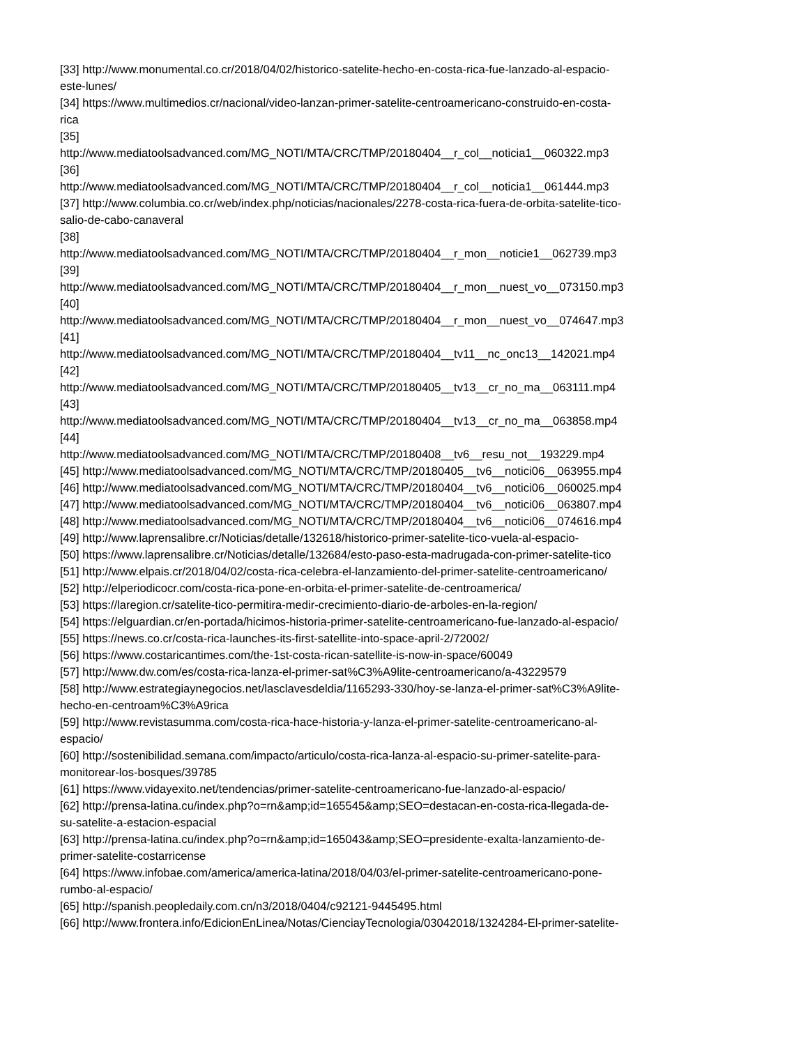[33] http://www.monumental.co.cr/2018/04/02/historico-satelite-hecho-en-costa-rica-fue-lanzado-al-espacio-
este-lunes/
[34] https://www.multimedios.cr/nacional/video-lanzan-primer-satelite-centroamericano-construido-en-costa-
rica
[35]
http://www.mediatoolsadvanced.com/MG_NOTI/MTA/CRC/TMP/20180404__r_col__noticia1__060322.mp3
[36]
http://www.mediatoolsadvanced.com/MG_NOTI/MTA/CRC/TMP/20180404__r_col__noticia1__061444.mp3
[37] http://www.columbia.co.cr/web/index.php/noticias/nacionales/2278-costa-rica-fuera-de-orbita-satelite-tico-
salio-de-cabo-canaveral
[38]
http://www.mediatoolsadvanced.com/MG_NOTI/MTA/CRC/TMP/20180404__r_mon__noticie1__062739.mp3
[39]
http://www.mediatoolsadvanced.com/MG_NOTI/MTA/CRC/TMP/20180404__r_mon__nuest_vo__073150.mp3
[40]
http://www.mediatoolsadvanced.com/MG_NOTI/MTA/CRC/TMP/20180404__r_mon__nuest_vo__074647.mp3
[41]
http://www.mediatoolsadvanced.com/MG_NOTI/MTA/CRC/TMP/20180404__tv11__nc_onc13__142021.mp4
[42]
http://www.mediatoolsadvanced.com/MG_NOTI/MTA/CRC/TMP/20180405__tv13__cr_no_ma__063111.mp4
[43]
http://www.mediatoolsadvanced.com/MG_NOTI/MTA/CRC/TMP/20180404__tv13__cr_no_ma__063858.mp4
[44]
http://www.mediatoolsadvanced.com/MG_NOTI/MTA/CRC/TMP/20180408__tv6__resu_not__193229.mp4
[45] http://www.mediatoolsadvanced.com/MG_NOTI/MTA/CRC/TMP/20180405__tv6__notici06__063955.mp4
[46] http://www.mediatoolsadvanced.com/MG_NOTI/MTA/CRC/TMP/20180404__tv6__notici06__060025.mp4
[47] http://www.mediatoolsadvanced.com/MG_NOTI/MTA/CRC/TMP/20180404__tv6__notici06__063807.mp4
[48] http://www.mediatoolsadvanced.com/MG_NOTI/MTA/CRC/TMP/20180404__tv6__notici06__074616.mp4
[49] http://www.laprensalibre.cr/Noticias/detalle/132618/historico-primer-satelite-tico-vuela-al-espacio-
[50] https://www.laprensalibre.cr/Noticias/detalle/132684/esto-paso-esta-madrugada-con-primer-satelite-tico
[51] http://www.elpais.cr/2018/04/02/costa-rica-celebra-el-lanzamiento-del-primer-satelite-centroamericano/
[52] http://elperiodicocr.com/costa-rica-pone-en-orbita-el-primer-satelite-de-centroamerica/
[53] https://laregion.cr/satelite-tico-permitira-medir-crecimiento-diario-de-arboles-en-la-region/
[54] https://elguardian.cr/en-portada/hicimos-historia-primer-satelite-centroamericano-fue-lanzado-al-espacio/
[55] https://news.co.cr/costa-rica-launches-its-first-satellite-into-space-april-2/72002/
[56] https://www.costaricantimes.com/the-1st-costa-rican-satellite-is-now-in-space/60049
[57] http://www.dw.com/es/costa-rica-lanza-el-primer-sat%C3%A9lite-centroamericano/a-43229579
[58] http://www.estrategiaynegocios.net/lasclavesdeldia/1165293-330/hoy-se-lanza-el-primer-sat%C3%A9lite-
hecho-en-centroam%C3%A9rica
[59] http://www.revistasumma.com/costa-rica-hace-historia-y-lanza-el-primer-satelite-centroamericano-al-
espacio/
[60] http://sostenibilidad.semana.com/impacto/articulo/costa-rica-lanza-al-espacio-su-primer-satelite-para-
monitorear-los-bosques/39785
[61] https://www.vidayexito.net/tendencias/primer-satelite-centroamericano-fue-lanzado-al-espacio/
[62] http://prensa-latina.cu/index.php?o=rn&amp;id=165545&amp;SEO=destacan-en-costa-rica-llegada-de-
su-satelite-a-estacion-espacial
[63] http://prensa-latina.cu/index.php?o=rn&amp;id=165043&amp;SEO=presidente-exalta-lanzamiento-de-
primer-satelite-costarricense
[64] https://www.infobae.com/america/america-latina/2018/04/03/el-primer-satelite-centroamericano-pone-
rumbo-al-espacio/
[65] http://spanish.peopledaily.com.cn/n3/2018/0404/c92121-9445495.html
[66] http://www.frontera.info/EdicionEnLinea/Notas/CienciayTecnologia/03042018/1324284-El-primer-satelite-